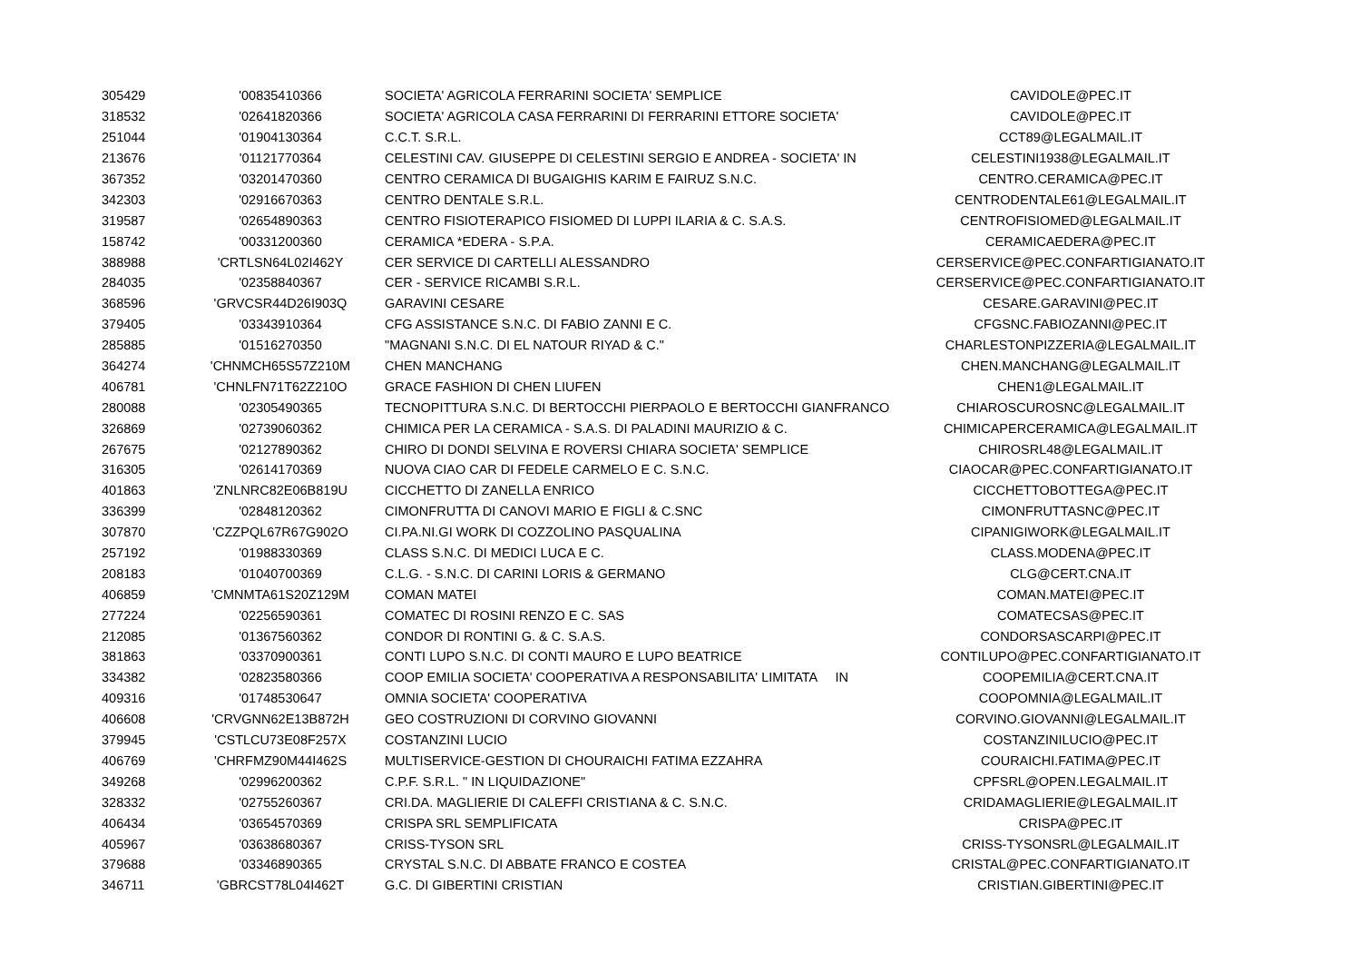| 305429 | '00835410366 | SOCIETA' AGRICOLA FERRARINI SOCIETA' SEMPLICE | CAVIDOLE@PEC.IT |
| 318532 | '02641820366 | SOCIETA' AGRICOLA CASA FERRARINI DI FERRARINI ETTORE SOCIETA' | CAVIDOLE@PEC.IT |
| 251044 | '01904130364 | C.C.T. S.R.L. | CCT89@LEGALMAIL.IT |
| 213676 | '01121770364 | CELESTINI CAV. GIUSEPPE DI CELESTINI SERGIO E ANDREA - SOCIETA' IN | CELESTINI1938@LEGALMAIL.IT |
| 367352 | '03201470360 | CENTRO CERAMICA DI BUGAIGHIS KARIM E FAIRUZ S.N.C. | CENTRO.CERAMICA@PEC.IT |
| 342303 | '02916670363 | CENTRO DENTALE S.R.L. | CENTRODENTALE61@LEGALMAIL.IT |
| 319587 | '02654890363 | CENTRO FISIOTERAPICO FISIOMED DI LUPPI ILARIA & C. S.A.S. | CENTROFISIOMED@LEGALMAIL.IT |
| 158742 | '00331200360 | CERAMICA *EDERA - S.P.A. | CERAMICAEDERA@PEC.IT |
| 388988 | 'CRTLSN64L02I462Y | CER SERVICE DI CARTELLI ALESSANDRO | CERSERVICE@PEC.CONFARTIGIANATO.IT |
| 284035 | '02358840367 | CER - SERVICE RICAMBI S.R.L. | CERSERVICE@PEC.CONFARTIGIANATO.IT |
| 368596 | 'GRVCSR44D26I903Q | GARAVINI CESARE | CESARE.GARAVINI@PEC.IT |
| 379405 | '03343910364 | CFG ASSISTANCE S.N.C. DI FABIO ZANNI E C. | CFGSNC.FABIOZANNI@PEC.IT |
| 285885 | '01516270350 | "MAGNANI S.N.C. DI EL NATOUR RIYAD & C." | CHARLESTONPIZZERIA@LEGALMAIL.IT |
| 364274 | 'CHNMCH65S57Z210M | CHEN MANCHANG | CHEN.MANCHANG@LEGALMAIL.IT |
| 406781 | 'CHNLFN71T62Z210O | GRACE FASHION DI CHEN LIUFEN | CHEN1@LEGALMAIL.IT |
| 280088 | '02305490365 | TECNOPITTURA S.N.C. DI BERTOCCHI PIERPAOLO E BERTOCCHI GIANFRANCO | CHIAROSCUROSNC@LEGALMAIL.IT |
| 326869 | '02739060362 | CHIMICA PER LA CERAMICA - S.A.S. DI PALADINI MAURIZIO & C. | CHIMICAPERCERAMICA@LEGALMAIL.IT |
| 267675 | '02127890362 | CHIRO DI DONDI SELVINA E ROVERSI CHIARA SOCIETA' SEMPLICE | CHIROSRL48@LEGALMAIL.IT |
| 316305 | '02614170369 | NUOVA CIAO CAR DI FEDELE CARMELO E C. S.N.C. | CIAOCAR@PEC.CONFARTIGIANATO.IT |
| 401863 | 'ZNLNRC82E06B819U | CICCHETTO DI ZANELLA ENRICO | CICCHETTOBOTTEGA@PEC.IT |
| 336399 | '02848120362 | CIMONFRUTTA DI CANOVI MARIO E FIGLI & C.SNC | CIMONFRUTTASNC@PEC.IT |
| 307870 | 'CZZPQL67R67G902O | CI.PA.NI.GI WORK DI COZZOLINO PASQUALINA | CIPANIGIWORK@LEGALMAIL.IT |
| 257192 | '01988330369 | CLASS S.N.C. DI MEDICI LUCA E C. | CLASS.MODENA@PEC.IT |
| 208183 | '01040700369 | C.L.G. - S.N.C. DI CARINI LORIS & GERMANO | CLG@CERT.CNA.IT |
| 406859 | 'CMNMTA61S20Z129M | COMAN MATEI | COMAN.MATEI@PEC.IT |
| 277224 | '02256590361 | COMATEC DI ROSINI RENZO E C. SAS | COMATECSAS@PEC.IT |
| 212085 | '01367560362 | CONDOR DI RONTINI G. & C. S.A.S. | CONDORSASCARPI@PEC.IT |
| 381863 | '03370900361 | CONTI LUPO S.N.C. DI CONTI MAURO E LUPO BEATRICE | CONTILUPO@PEC.CONFARTIGIANATO.IT |
| 334382 | '02823580366 | COOP EMILIA SOCIETA' COOPERATIVA A RESPONSABILITA' LIMITATA IN | COOPEMILIA@CERT.CNA.IT |
| 409316 | '01748530647 | OMNIA SOCIETA' COOPERATIVA | COOPOMNIA@LEGALMAIL.IT |
| 406608 | 'CRVGNN62E13B872H | GEO COSTRUZIONI DI CORVINO GIOVANNI | CORVINO.GIOVANNI@LEGALMAIL.IT |
| 379945 | 'CSTLCU73E08F257X | COSTANZINI LUCIO | COSTANZINILUCIO@PEC.IT |
| 406769 | 'CHRFMZ90M44I462S | MULTISERVICE-GESTION DI CHOURAICHI FATIMA EZZAHRA | COURAICHI.FATIMA@PEC.IT |
| 349268 | '02996200362 | C.P.F. S.R.L. " IN LIQUIDAZIONE" | CPFSRL@OPEN.LEGALMAIL.IT |
| 328332 | '02755260367 | CRI.DA. MAGLIERIE DI CALEFFI CRISTIANA & C. S.N.C. | CRIDAMAGLIERIE@LEGALMAIL.IT |
| 406434 | '03654570369 | CRISPA SRL SEMPLIFICATA | CRISPA@PEC.IT |
| 405967 | '03638680367 | CRISS-TYSON SRL | CRISS-TYSONSRL@LEGALMAIL.IT |
| 379688 | '03346890365 | CRYSTAL S.N.C. DI ABBATE FRANCO E COSTEA | CRISTAL@PEC.CONFARTIGIANATO.IT |
| 346711 | 'GBRCST78L04I462T | G.C. DI GIBERTINI CRISTIAN | CRISTIAN.GIBERTINI@PEC.IT |